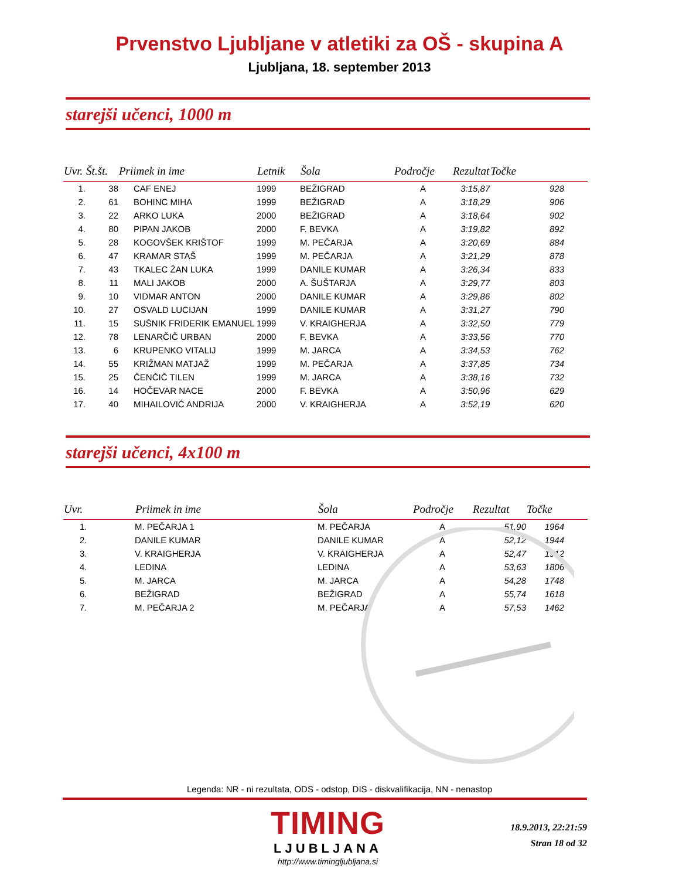Prvenstvo Ljubljane v atletiki za OŠ - skupina A
Ljubljana, 18. september 2013
starejši učenci, 1000 m
| Uvr. | Št.št. | Priimek in ime | Letnik | Šola | Področje | Rezultat | Točke |
| --- | --- | --- | --- | --- | --- | --- | --- |
| 1. | 38 | CAF ENEJ | 1999 | BEŽIGRAD | A | 3:15,87 | 928 |
| 2. | 61 | BOHINC MIHA | 1999 | BEŽIGRAD | A | 3:18,29 | 906 |
| 3. | 22 | ARKO LUKA | 2000 | BEŽIGRAD | A | 3:18,64 | 902 |
| 4. | 80 | PIPAN JAKOB | 2000 | F. BEVKA | A | 3:19,82 | 892 |
| 5. | 28 | KOGOVŠEK KRIŠTOF | 1999 | M. PEČARJA | A | 3:20,69 | 884 |
| 6. | 47 | KRAMAR STAŠ | 1999 | M. PEČARJA | A | 3:21,29 | 878 |
| 7. | 43 | TKALEC ŽAN LUKA | 1999 | DANILE KUMAR | A | 3:26,34 | 833 |
| 8. | 11 | MALI JAKOB | 2000 | A. ŠUŠTARJA | A | 3:29,77 | 803 |
| 9. | 10 | VIDMAR ANTON | 2000 | DANILE KUMAR | A | 3:29,86 | 802 |
| 10. | 27 | OSVALD LUCIJAN | 1999 | DANILE KUMAR | A | 3:31,27 | 790 |
| 11. | 15 | SUŠNIK FRIDERIK EMANUEL | 1999 | V. KRAIGHERJA | A | 3:32,50 | 779 |
| 12. | 78 | LENARČIČ URBAN | 2000 | F. BEVKA | A | 3:33,56 | 770 |
| 13. | 6 | KRUPENKO VITALIJ | 1999 | M. JARCA | A | 3:34,53 | 762 |
| 14. | 55 | KRIŽMAN MATJAŽ | 1999 | M. PEČARJA | A | 3:37,85 | 734 |
| 15. | 25 | ČENČIČ TILEN | 1999 | M. JARCA | A | 3:38,16 | 732 |
| 16. | 14 | HOČEVAR NACE | 2000 | F. BEVKA | A | 3:50,96 | 629 |
| 17. | 40 | MIHAILOVIĆ ANDRIJA | 2000 | V. KRAIGHERJA | A | 3:52,19 | 620 |
starejši učenci, 4x100 m
| Uvr. | Priimek in ime | Šola | Področje | Rezultat | Točke |
| --- | --- | --- | --- | --- | --- |
| 1. | M. PEČARJA 1 | M. PEČARJA | A | 51,90 | 1964 |
| 2. | DANILE KUMAR | DANILE KUMAR | A | 52,12 | 1944 |
| 3. | V. KRAIGHERJA | V. KRAIGHERJA | A | 52,47 | 1912 |
| 4. | LEDINA | LEDINA | A | 53,63 | 1806 |
| 5. | M. JARCA | M. JARCA | A | 54,28 | 1748 |
| 6. | BEŽIGRAD | BEŽIGRAD | A | 55,74 | 1618 |
| 7. | M. PEČARJA 2 | M. PEČARJA | A | 57,53 | 1462 |
Legenda: NR - ni rezultata, ODS - odstop, DIS - diskvalifikacija, NN - nenastop
TIMING
LJUBLJANA
http://www.timingljubljana.si
18.9.2013, 22:21:59
Stran 18 od 32